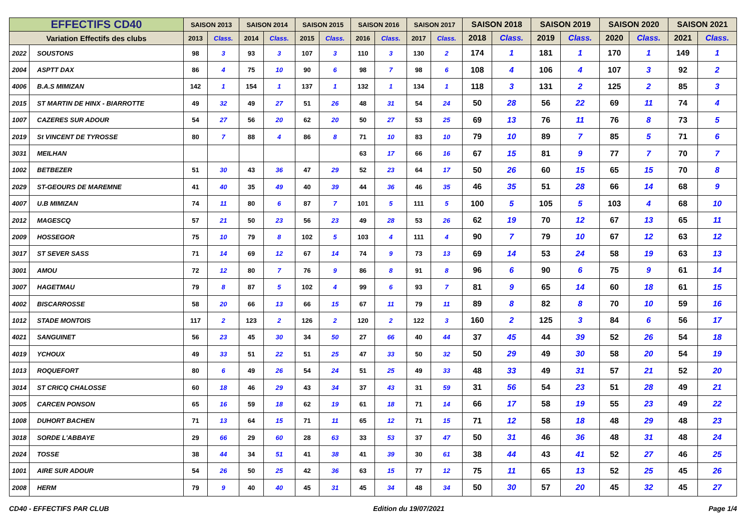| EFFECTIFS CD40 | | SAISON 2013 | | SAISON 2014 | | SAISON 2015 | | SAISON 2016 | | SAISON 2017 | | SAISON 2018 | | SAISON 2019 | | SAISON 2020 | | SAISON 2021 | |
| --- | --- | --- | --- | --- | --- | --- | --- | --- | --- | --- | --- | --- | --- | --- | --- | --- | --- | --- | --- |
| Variation Effectifs des clubs | | 2013 | Class. | 2014 | Class. | 2015 | Class. | 2016 | Class. | 2017 | Class. | 2018 | Class. | 2019 | Class. | 2020 | Class. | 2021 | Class. |
| 2022 | SOUSTONS | 98 | 3 | 93 | 3 | 107 | 3 | 110 | 3 | 130 | 2 | 174 | 1 | 181 | 1 | 170 | 1 | 149 | 1 |
| 2004 | ASPTT DAX | 86 | 4 | 75 | 10 | 90 | 6 | 98 | 7 | 98 | 6 | 108 | 4 | 106 | 4 | 107 | 3 | 92 | 2 |
| 4006 | B.A.S MIMIZAN | 142 | 1 | 154 | 1 | 137 | 1 | 132 | 1 | 134 | 1 | 118 | 3 | 131 | 2 | 125 | 2 | 85 | 3 |
| 2015 | ST MARTIN DE HINX - BIARROTTE | 49 | 32 | 49 | 27 | 51 | 26 | 48 | 31 | 54 | 24 | 50 | 28 | 56 | 22 | 69 | 11 | 74 | 4 |
| 1007 | CAZERES SUR ADOUR | 54 | 27 | 56 | 20 | 62 | 20 | 50 | 27 | 53 | 25 | 69 | 13 | 76 | 11 | 76 | 8 | 73 | 5 |
| 2019 | St VINCENT DE TYROSSE | 80 | 7 | 88 | 4 | 86 | 8 | 71 | 10 | 83 | 10 | 79 | 10 | 89 | 7 | 85 | 5 | 71 | 6 |
| 3031 | MEILHAN | | | | | | | 63 | 17 | 66 | 16 | 67 | 15 | 81 | 9 | 77 | 7 | 70 | 7 |
| 1002 | BETBEZER | 51 | 30 | 43 | 36 | 47 | 29 | 52 | 23 | 64 | 17 | 50 | 26 | 60 | 15 | 65 | 15 | 70 | 8 |
| 2029 | ST-GEOURS DE MAREMNE | 41 | 40 | 35 | 49 | 40 | 39 | 44 | 36 | 46 | 35 | 46 | 35 | 51 | 28 | 66 | 14 | 68 | 9 |
| 4007 | U.B MIMIZAN | 74 | 11 | 80 | 6 | 87 | 7 | 101 | 5 | 111 | 5 | 100 | 5 | 105 | 5 | 103 | 4 | 68 | 10 |
| 2012 | MAGESCQ | 57 | 21 | 50 | 23 | 56 | 23 | 49 | 28 | 53 | 26 | 62 | 19 | 70 | 12 | 67 | 13 | 65 | 11 |
| 2009 | HOSSEGOR | 75 | 10 | 79 | 8 | 102 | 5 | 103 | 4 | 111 | 4 | 90 | 7 | 79 | 10 | 67 | 12 | 63 | 12 |
| 3017 | ST SEVER SASS | 71 | 14 | 69 | 12 | 67 | 14 | 74 | 9 | 73 | 13 | 69 | 14 | 53 | 24 | 58 | 19 | 63 | 13 |
| 3001 | AMOU | 72 | 12 | 80 | 7 | 76 | 9 | 86 | 8 | 91 | 8 | 96 | 6 | 90 | 6 | 75 | 9 | 61 | 14 |
| 3007 | HAGETMAU | 79 | 8 | 87 | 5 | 102 | 4 | 99 | 6 | 93 | 7 | 81 | 9 | 65 | 14 | 60 | 18 | 61 | 15 |
| 4002 | BISCARROSSE | 58 | 20 | 66 | 13 | 66 | 15 | 67 | 11 | 79 | 11 | 89 | 8 | 82 | 8 | 70 | 10 | 59 | 16 |
| 1012 | STADE MONTOIS | 117 | 2 | 123 | 2 | 126 | 2 | 120 | 2 | 122 | 3 | 160 | 2 | 125 | 3 | 84 | 6 | 56 | 17 |
| 4021 | SANGUINET | 56 | 23 | 45 | 30 | 34 | 50 | 27 | 66 | 40 | 44 | 37 | 45 | 44 | 39 | 52 | 26 | 54 | 18 |
| 4019 | YCHOUX | 49 | 33 | 51 | 22 | 51 | 25 | 47 | 33 | 50 | 32 | 50 | 29 | 49 | 30 | 58 | 20 | 54 | 19 |
| 1013 | ROQUEFORT | 80 | 6 | 49 | 26 | 54 | 24 | 51 | 25 | 49 | 33 | 48 | 33 | 49 | 31 | 57 | 21 | 52 | 20 |
| 3014 | ST CRICQ CHALOSSE | 60 | 18 | 46 | 29 | 43 | 34 | 37 | 43 | 31 | 59 | 31 | 56 | 54 | 23 | 51 | 28 | 49 | 21 |
| 3005 | CARCEN PONSON | 65 | 16 | 59 | 18 | 62 | 19 | 61 | 18 | 71 | 14 | 66 | 17 | 58 | 19 | 55 | 23 | 49 | 22 |
| 1008 | DUHORT BACHEN | 71 | 13 | 64 | 15 | 71 | 11 | 65 | 12 | 71 | 15 | 71 | 12 | 58 | 18 | 48 | 29 | 48 | 23 |
| 3018 | SORDE L'ABBAYE | 29 | 66 | 29 | 60 | 28 | 63 | 33 | 53 | 37 | 47 | 50 | 31 | 46 | 36 | 48 | 31 | 48 | 24 |
| 2024 | TOSSE | 38 | 44 | 34 | 51 | 41 | 38 | 41 | 39 | 30 | 61 | 38 | 44 | 43 | 41 | 52 | 27 | 46 | 25 |
| 1001 | AIRE SUR ADOUR | 54 | 26 | 50 | 25 | 42 | 36 | 63 | 15 | 77 | 12 | 75 | 11 | 65 | 13 | 52 | 25 | 45 | 26 |
| 2008 | HERM | 79 | 9 | 40 | 40 | 45 | 31 | 45 | 34 | 48 | 34 | 50 | 30 | 57 | 20 | 45 | 32 | 45 | 27 |
CD40 - EFFECTIFS PAR CLUB Edition du 19/07/2021 Page 1/4